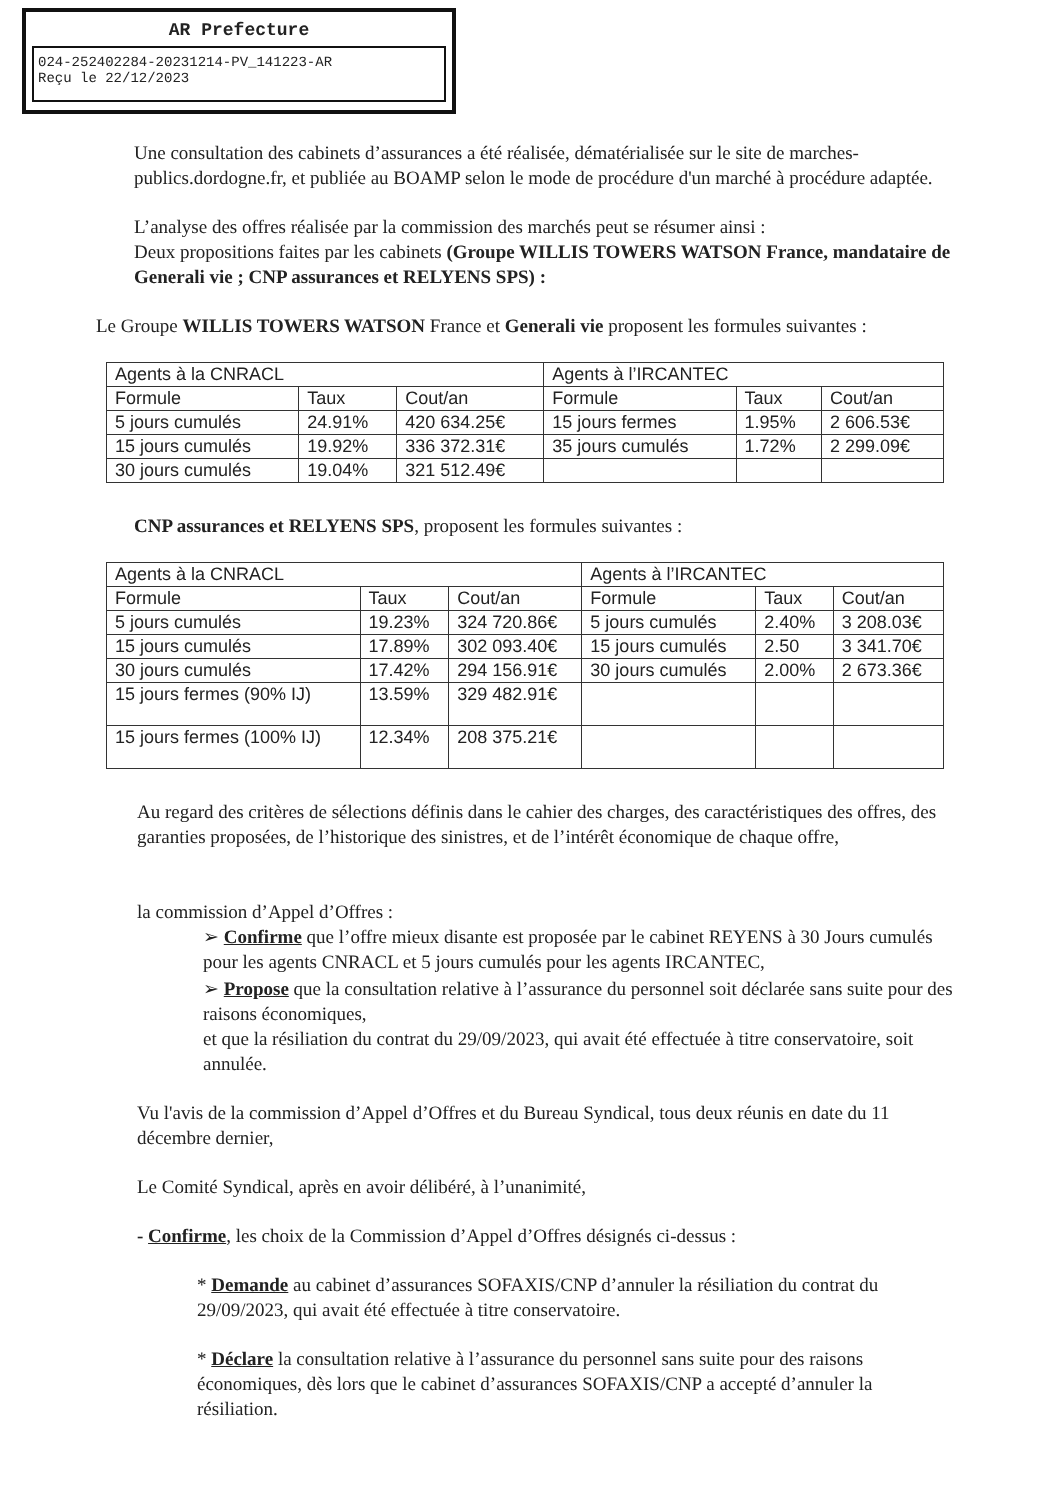AR Prefecture
024-252402284-20231214-PV_141223-AR
Reçu le 22/12/2023
Une consultation des cabinets d’assurances a été réalisée, dématérialisée sur le site de marches-publics.dordogne.fr, et publiée au BOAMP selon le mode de procédure d'un marché à procédure adaptée.
L’analyse des offres réalisée par la commission des marchés peut se résumer ainsi :
Deux propositions faites par les cabinets (Groupe WILLIS TOWERS WATSON France, mandataire de Generali vie ; CNP assurances et RELYENS SPS) :
Le Groupe WILLIS TOWERS WATSON France et Generali vie proposent les formules suivantes :
| Agents à la CNRACL | | | Agents à l’IRCANTEC | | |
| Formule | Taux | Cout/an | Formule | Taux | Cout/an |
| 5 jours cumulés | 24.91% | 420 634.25€ | 15 jours fermes | 1.95% | 2 606.53€ |
| 15 jours cumulés | 19.92% | 336 372.31€ | 35 jours cumulés | 1.72% | 2 299.09€ |
| 30 jours cumulés | 19.04% | 321 512.49€ | | | |
CNP assurances et RELYENS SPS, proposent les formules suivantes :
| Agents à la CNRACL | | | Agents à l’IRCANTEC | | |
| Formule | Taux | Cout/an | Formule | Taux | Cout/an |
| 5 jours cumulés | 19.23% | 324 720.86€ | 5 jours cumulés | 2.40% | 3 208.03€ |
| 15 jours cumulés | 17.89% | 302 093.40€ | 15 jours cumulés | 2.50 | 3 341.70€ |
| 30 jours cumulés | 17.42% | 294 156.91€ | 30 jours cumulés | 2.00% | 2 673.36€ |
| 15 jours fermes (90% IJ) | 13.59% | 329 482.91€ | | | |
| 15 jours fermes (100% IJ) | 12.34% | 208 375.21€ | | | |
Au regard des critères de sélections définis dans le cahier des charges, des caractéristiques des offres, des garanties proposées, de l’historique des sinistres, et de l’intérêt économique de chaque offre,
la commission d’Appel d’Offres :
➢ Confirme que l’offre mieux disante est proposée par le cabinet REYENS à 30 Jours cumulés pour les agents CNRACL et 5 jours cumulés pour les agents IRCANTEC,
➢ Propose que la consultation relative à l’assurance du personnel soit déclarée sans suite pour des raisons économiques,
et que la résiliation du contrat du 29/09/2023, qui avait été effectuée à titre conservatoire, soit annulée.
Vu l'avis de la commission d’Appel d’Offres et du Bureau Syndical, tous deux réunis en date du 11 décembre dernier,
Le Comité Syndical, après en avoir délibéré, à l’unanimité,
- Confirme, les choix de la Commission d’Appel d’Offres désignés ci-dessus :
* Demande au cabinet d’assurances SOFAXIS/CNP d’annuler la résiliation du contrat du 29/09/2023, qui avait été effectuée à titre conservatoire.
* Déclare la consultation relative à l’assurance du personnel sans suite pour des raisons économiques, dès lors que le cabinet d’assurances SOFAXIS/CNP a accepté d’annuler la résiliation.